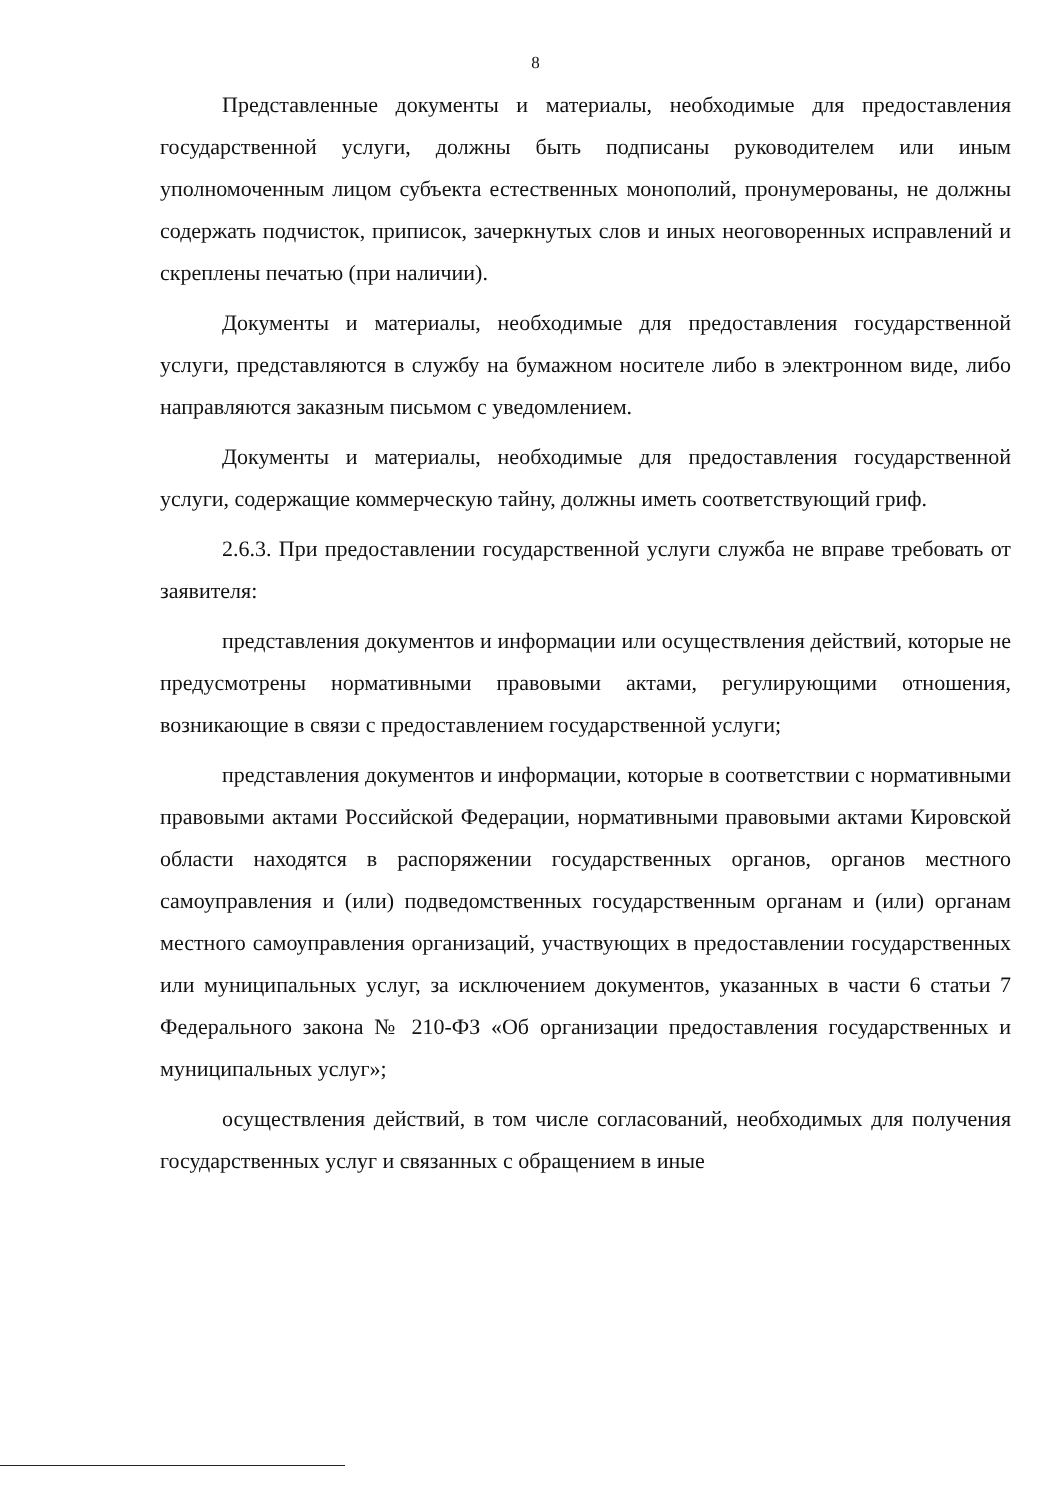8
Представленные документы и материалы, необходимые для предоставления государственной услуги, должны быть подписаны руководителем или иным уполномоченным лицом субъекта естественных монополий, пронумерованы, не должны содержать подчисток, приписок, зачеркнутых слов и иных неоговоренных исправлений и скреплены печатью (при наличии).
Документы и материалы, необходимые для предоставления государственной услуги, представляются в службу на бумажном носителе либо в электронном виде, либо направляются заказным письмом с уведомлением.
Документы и материалы, необходимые для предоставления государственной услуги, содержащие коммерческую тайну, должны иметь соответствующий гриф.
2.6.3. При предоставлении государственной услуги служба не вправе требовать от заявителя:
представления документов и информации или осуществления действий, которые не предусмотрены нормативными правовыми актами, регулирующими отношения, возникающие в связи с предоставлением государственной услуги;
представления документов и информации, которые в соответствии с нормативными правовыми актами Российской Федерации, нормативными правовыми актами Кировской области находятся в распоряжении государственных органов, органов местного самоуправления и (или) подведомственных государственным органам и (или) органам местного самоуправления организаций, участвующих в предоставлении государственных или муниципальных услуг, за исключением документов, указанных в части 6 статьи 7 Федерального закона № 210-ФЗ «Об организации предоставления государственных и муниципальных услуг»;
осуществления действий, в том числе согласований, необходимых для получения государственных услуг и связанных с обращением в иные